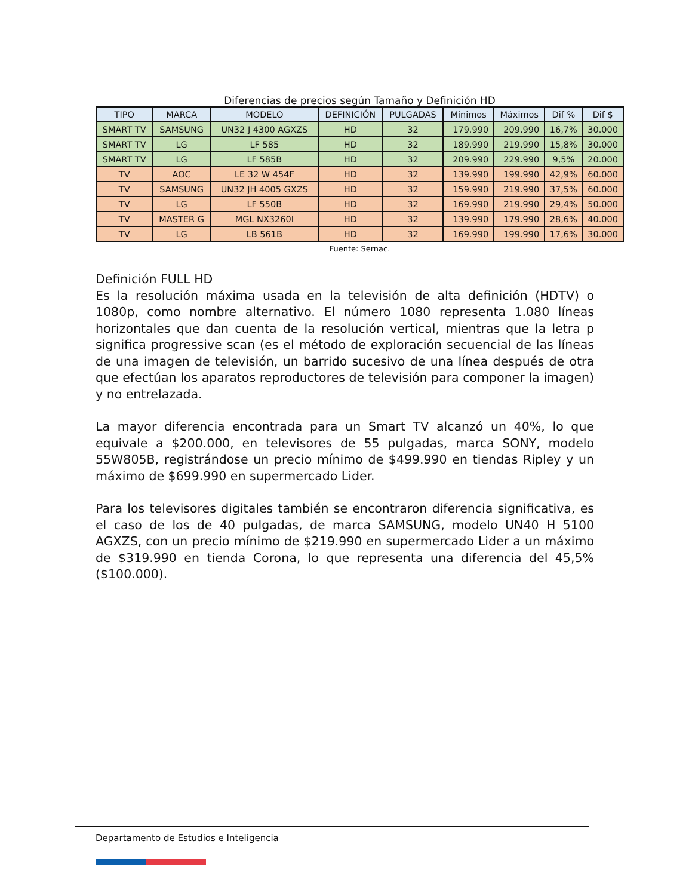Diferencias de precios según Tamaño y Definición HD
| TIPO | MARCA | MODELO | DEFINICIÓN | PULGADAS | Mínimos | Máximos | Dif % | Dif $ |
| --- | --- | --- | --- | --- | --- | --- | --- | --- |
| SMART TV | SAMSUNG | UN32 J 4300 AGXZS | HD | 32 | 179.990 | 209.990 | 16,7% | 30.000 |
| SMART TV | LG | LF 585 | HD | 32 | 189.990 | 219.990 | 15,8% | 30.000 |
| SMART TV | LG | LF 585B | HD | 32 | 209.990 | 229.990 | 9,5% | 20.000 |
| TV | AOC | LE 32 W 454F | HD | 32 | 139.990 | 199.990 | 42,9% | 60.000 |
| TV | SAMSUNG | UN32 JH 4005 GXZS | HD | 32 | 159.990 | 219.990 | 37,5% | 60.000 |
| TV | LG | LF 550B | HD | 32 | 169.990 | 219.990 | 29,4% | 50.000 |
| TV | MASTER G | MGL NX3260I | HD | 32 | 139.990 | 179.990 | 28,6% | 40.000 |
| TV | LG | LB 561B | HD | 32 | 169.990 | 199.990 | 17,6% | 30.000 |
Fuente: Sernac.
Definición FULL HD
Es la resolución máxima usada en la televisión de alta definición (HDTV) o 1080p, como nombre alternativo. El número 1080 representa 1.080 líneas horizontales que dan cuenta de la resolución vertical, mientras que la letra p significa progressive scan (es el método de exploración secuencial de las líneas de una imagen de televisión, un barrido sucesivo de una línea después de otra que efectúan los aparatos reproductores de televisión para componer la imagen) y no entrelazada.
La mayor diferencia encontrada para un Smart TV alcanzó un 40%, lo que equivale a $200.000, en televisores de 55 pulgadas, marca SONY, modelo 55W805B, registrándose un precio mínimo de $499.990 en tiendas Ripley y un máximo de $699.990 en supermercado Lider.
Para los televisores digitales también se encontraron diferencia significativa, es el caso de los de 40 pulgadas, de marca SAMSUNG, modelo UN40 H 5100 AGXZS, con un precio mínimo de $219.990 en supermercado Lider a un máximo de $319.990 en tienda Corona, lo que representa una diferencia del 45,5% ($100.000).
Departamento de Estudios e Inteligencia